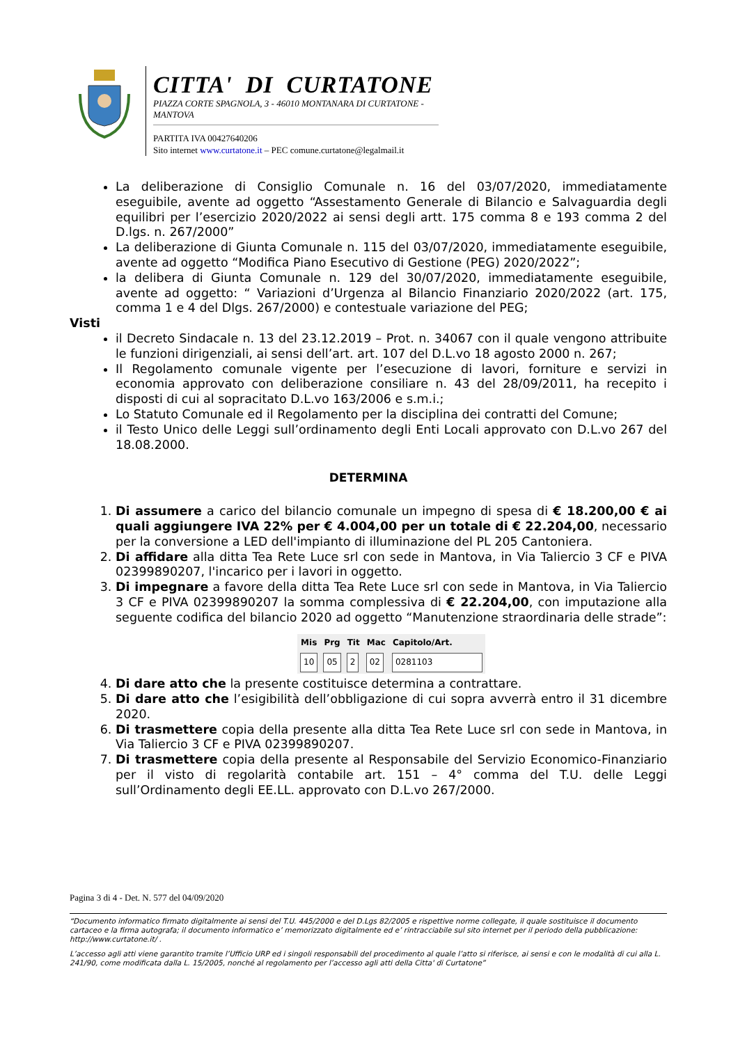CITTA' DI CURTATONE
PIAZZA CORTE SPAGNOLA, 3 - 46010 MONTANARA DI CURTATONE - MANTOVA
PARTITA IVA 00427640206
Sito internet www.curtatone.it – PEC comune.curtatone@legalmail.it
La deliberazione di Consiglio Comunale n. 16 del 03/07/2020, immediatamente eseguibile, avente ad oggetto “Assestamento Generale di Bilancio e Salvaguardia degli equilibri per l’esercizio 2020/2022 ai sensi degli artt. 175 comma 8 e 193 comma 2 del D.lgs. n. 267/2000”
La deliberazione di Giunta Comunale n. 115 del 03/07/2020, immediatamente eseguibile, avente ad oggetto “Modifica Piano Esecutivo di Gestione (PEG) 2020/2022”;
la delibera di Giunta Comunale n. 129 del 30/07/2020, immediatamente eseguibile, avente ad oggetto: “ Variazioni d’Urgenza al Bilancio Finanziario 2020/2022 (art. 175, comma 1 e 4 del Dlgs. 267/2000) e contestuale variazione del PEG;
Visti
il Decreto Sindacale n. 13 del 23.12.2019 – Prot. n. 34067 con il quale vengono attribuite le funzioni dirigenziali, ai sensi dell’art. art. 107 del D.L.vo 18 agosto 2000 n. 267;
Il Regolamento comunale vigente per l’esecuzione di lavori, forniture e servizi in economia approvato con deliberazione consiliare n. 43 del 28/09/2011, ha recepito i disposti di cui al sopracitato D.L.vo 163/2006 e s.m.i.;
Lo Statuto Comunale ed il Regolamento per la disciplina dei contratti del Comune;
il Testo Unico delle Leggi sull’ordinamento degli Enti Locali approvato con D.L.vo 267 del 18.08.2000.
DETERMINA
1. Di assumere a carico del bilancio comunale un impegno di spesa di € 18.200,00 € ai quali aggiungere IVA 22% per € 4.004,00 per un totale di € 22.204,00, necessario per la conversione a LED dell'impianto di illuminazione del PL 205 Cantoniera.
2. Di affidare alla ditta Tea Rete Luce srl con sede in Mantova, in Via Taliercio 3 CF e PIVA 02399890207, l'incarico per i lavori in oggetto.
3. Di impegnare a favore della ditta Tea Rete Luce srl con sede in Mantova, in Via Taliercio 3 CF e PIVA 02399890207 la somma complessiva di € 22.204,00, con imputazione alla seguente codifica del bilancio 2020 ad oggetto “Manutenzione straordinaria delle strade”:
| Mis | Prg | Tit | Mac | Capitolo/Art. |
| --- | --- | --- | --- | --- |
| 10 | 05 | 2 | 02 | 0281103 |
4. Di dare atto che la presente costituisce determina a contrattare.
5. Di dare atto che l’esigibilità dell’obbligazione di cui sopra avverrà entro il 31 dicembre 2020.
6. Di trasmettere copia della presente alla ditta Tea Rete Luce srl con sede in Mantova, in Via Taliercio 3 CF e PIVA 02399890207.
7. Di trasmettere copia della presente al Responsabile del Servizio Economico-Finanziario per il visto di regolarità contabile art. 151 – 4° comma del T.U. delle Leggi sull’Ordinamento degli EE.LL. approvato con D.L.vo 267/2000.
Pagina 3 di 4 - Det. N. 577 del 04/09/2020
“Documento informatico firmato digitalmente ai sensi del T.U. 445/2000 e del D.Lgs 82/2005 e rispettive norme collegate, il quale sostituisce il documento cartaceo e la firma autografa; il documento informatico e’ memorizzato digitalmente ed e’ rintracciabile sul sito internet per il periodo della pubblicazione: http://www.curtatone.it/ .
L’accesso agli atti viene garantito tramite l’Ufficio URP ed i singoli responsabili del procedimento al quale l’atto si riferisce, ai sensi e con le modalità di cui alla L. 241/90, come modificata dalla L. 15/2005, nonché al regolamento per l’accesso agli atti della Citta' di Curtatone”